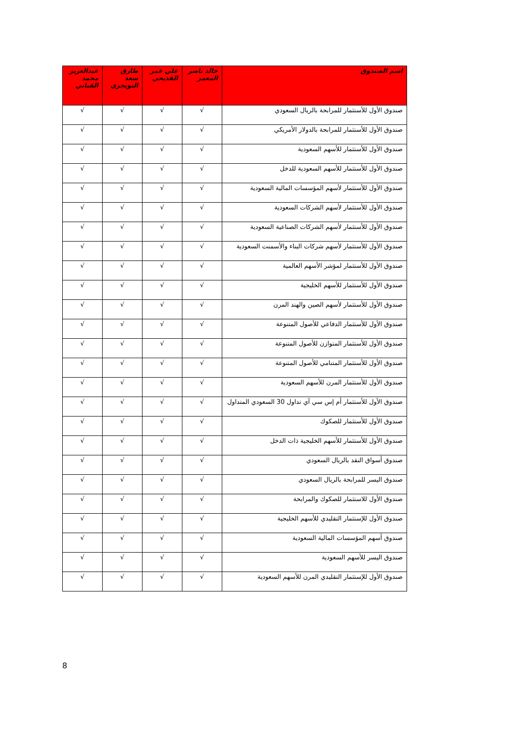| اسم الصندوق | خالد ناصر المعمر | علي عمر القديحي | طارق سعد التويجري | عبدالعزيز محمد القباني |
| --- | --- | --- | --- | --- |
| صندوق الأول للأستثمار للمرابحة بالريال السعودي | √ | √ | √ | √ |
| صندوق الأول للأستثمار للمرابحة بالدولار الأمريكي | √ | √ | √ | √ |
| صندوق الأول للأستثمار للأسهم السعودية | √ | √ | √ | √ |
| صندوق الأول للأستثمار للأسهم السعودية للدخل | √ | √ | √ | √ |
| صندوق الأول للأستثمار لأسهم المؤسسات المالية السعودية | √ | √ | √ | √ |
| صندوق الأول للأستثمار لأسهم الشركات السعودية | √ | √ | √ | √ |
| صندوق الأول للأستثمار لأسهم الشركات الصناعية السعودية | √ | √ | √ | √ |
| صندوق الأول للأستثمار لأسهم شركات البناء والأسمنت السعودية | √ | √ | √ | √ |
| صندوق الأول للأستثمار لمؤشر الأسهم العالمية | √ | √ | √ | √ |
| صندوق الأول للأستثمار للأسهم الخليجية | √ | √ | √ | √ |
| صندوق الأول للأستثمار لأسهم الصين والهند المرن | √ | √ | √ | √ |
| صندوق الأول للأستثمار الدفاعي للأصول المتنوعة | √ | √ | √ | √ |
| صندوق الأول للأستثمار المتوازن للأصول المتنوعة | √ | √ | √ | √ |
| صندوق الأول للأستثمار المتنامي للأصول المتنوعة | √ | √ | √ | √ |
| صندوق الأول للأستثمار المرن للأسهم السعودية | √ | √ | √ | √ |
| صندوق الأول للأستثمار أم إس سي آي تداول 30 السعودي المتداول | √ | √ | √ | √ |
| صندوق الأول للأستثمار للصكوك | √ | √ | √ | √ |
| صندوق الأول للأستثمار للأسهم الخليجية ذات الدخل | √ | √ | √ | √ |
| صندوق أسواق النقد بالريال السعودي | √ | √ | √ | √ |
| صندوق اليسر للمرابحة بالريال السعودي | √ | √ | √ | √ |
| صندوق الأول للاستثمار للصكوك والمرابحة | √ | √ | √ | √ |
| صندوق الأول للإستثمار التقليدي للأسهم الخليجية | √ | √ | √ | √ |
| صندوق أسهم المؤسسات المالية السعودية | √ | √ | √ | √ |
| صندوق اليسر للأسهم السعودية | √ | √ | √ | √ |
| صندوق الأول للإستثمار التقليدي المرن للأسهم السعودية | √ | √ | √ | √ |
8